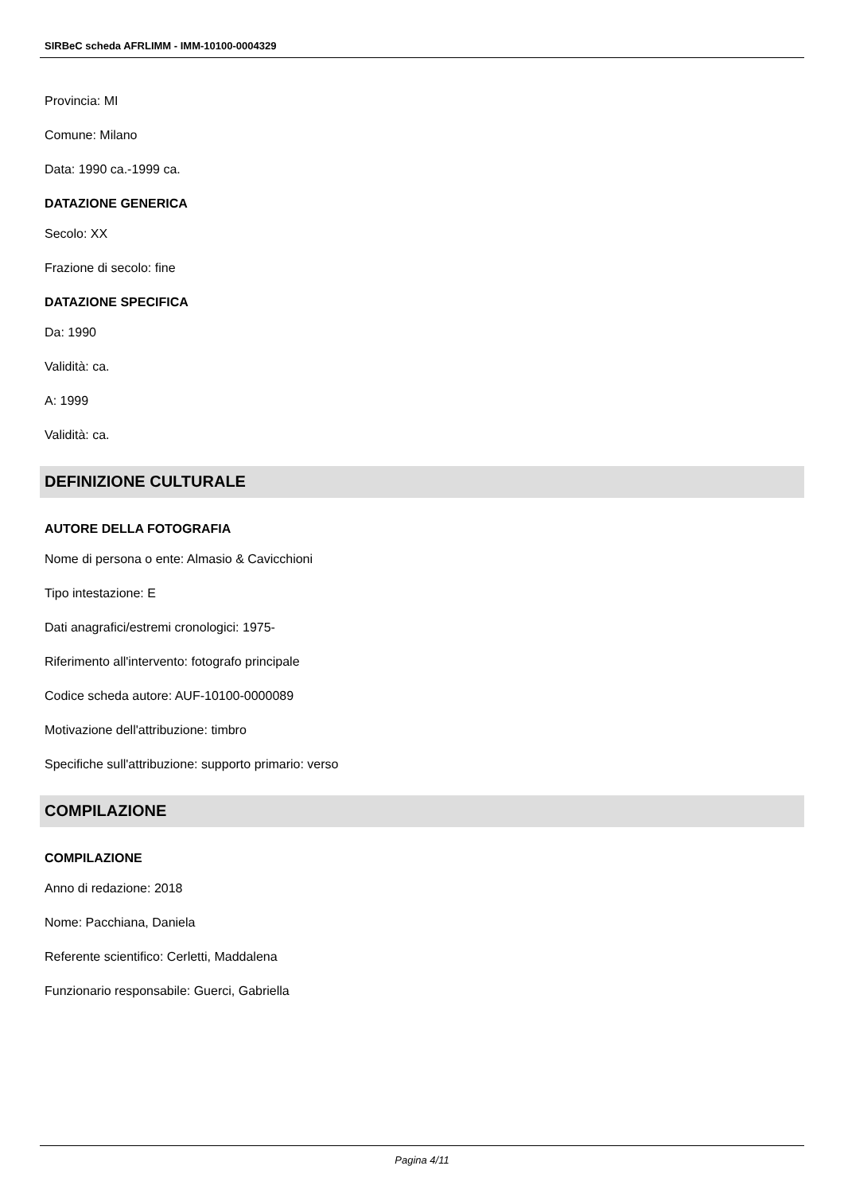SIRBeC scheda AFRLIMM - IMM-10100-0004329
Provincia: MI
Comune: Milano
Data: 1990 ca.-1999 ca.
DATAZIONE GENERICA
Secolo: XX
Frazione di secolo: fine
DATAZIONE SPECIFICA
Da: 1990
Validità: ca.
A: 1999
Validità: ca.
DEFINIZIONE CULTURALE
AUTORE DELLA FOTOGRAFIA
Nome di persona o ente: Almasio & Cavicchioni
Tipo intestazione: E
Dati anagrafici/estremi cronologici: 1975-
Riferimento all'intervento: fotografo principale
Codice scheda autore: AUF-10100-0000089
Motivazione dell'attribuzione: timbro
Specifiche sull'attribuzione: supporto primario: verso
COMPILAZIONE
COMPILAZIONE
Anno di redazione: 2018
Nome: Pacchiana, Daniela
Referente scientifico: Cerletti, Maddalena
Funzionario responsabile: Guerci, Gabriella
Pagina 4/11